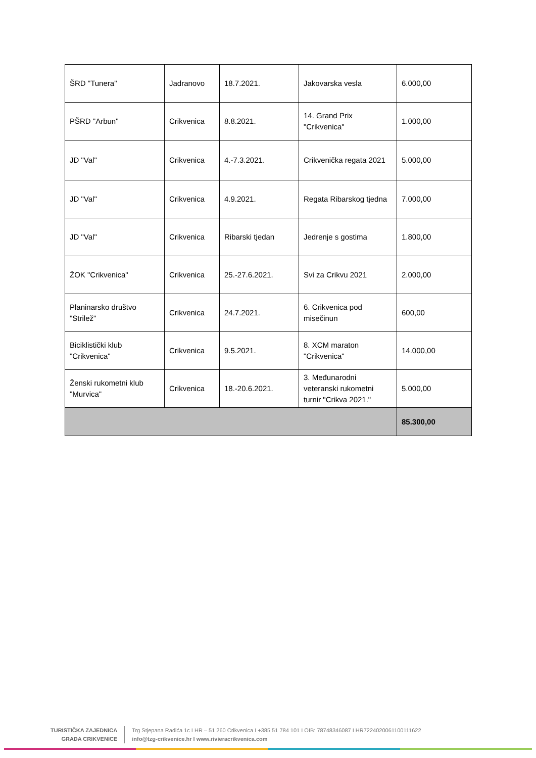| ŠRD "Tunera" | Jadranovo | 18.7.2021. | Jakovarska vesla | 6.000,00 |
| PŠRD "Arbun" | Crikvenica | 8.8.2021. | 14. Grand Prix "Crikvenica" | 1.000,00 |
| JD "Val" | Crikvenica | 4.-7.3.2021. | Crikvenička regata 2021 | 5.000,00 |
| JD "Val" | Crikvenica | 4.9.2021. | Regata Ribarskog tjedna | 7.000,00 |
| JD "Val" | Crikvenica | Ribarski tjedan | Jedrenje s gostima | 1.800,00 |
| ŽOK "Crikvenica" | Crikvenica | 25.-27.6.2021. | Svi za Crikvu 2021 | 2.000,00 |
| Planinarsko društvo "Strilež" | Crikvenica | 24.7.2021. | 6. Crikvenica pod misečinun | 600,00 |
| Biciklistički klub "Crikvenica" | Crikvenica | 9.5.2021. | 8. XCM maraton "Crikvenica" | 14.000,00 |
| Ženski rukometni klub "Murvica" | Crikvenica | 18.-20.6.2021. | 3. Međunarodni veteranski rukometni turnir "Crikva 2021." | 5.000,00 |
| | | | | 85.300,00 |
TURISTIČKA ZAJEDNICA
GRADA CRIKVENICE
Trg Stjepana Radića 1c I HR – 51 260 Crikvenica I +385 51 784 101 I OIB: 78748346087 I HR7224020061100111622
info@tzg-crikvenice.hr I www.rivieracrikvenica.com